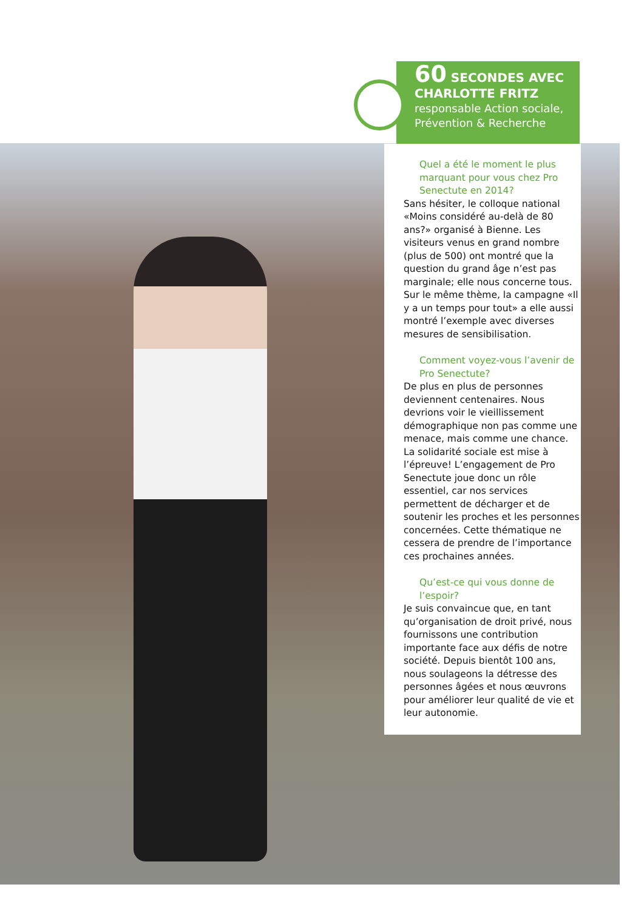60 SECONDES AVEC
CHARLOTTE FRITZ
responsable Action sociale, Prévention & Recherche
Quel a été le moment le plus marquant pour vous chez Pro Senectute en 2014?
Sans hésiter, le colloque national «Moins considéré au-delà de 80 ans?» organisé à Bienne. Les visiteurs venus en grand nombre (plus de 500) ont montré que la question du grand âge n’est pas marginale; elle nous concerne tous. Sur le même thème, la campagne «Il y a un temps pour tout» a elle aussi montré l’exemple avec diverses mesures de sensibilisation.
Comment voyez-vous l’avenir de Pro Senectute?
De plus en plus de personnes deviennent centenaires. Nous devrions voir le vieillissement démographique non pas comme une menace, mais comme une chance. La solidarité sociale est mise à l’épreuve! L’engagement de Pro Senectute joue donc un rôle essentiel, car nos services permettent de décharger et de soutenir les proches et les personnes concernées. Cette thématique ne cessera de prendre de l’importance ces prochaines années.
Qu’est-ce qui vous donne de l’espoir?
Je suis convaincue que, en tant qu’organisation de droit privé, nous fournissons une contribution importante face aux défis de notre société. Depuis bientôt 100 ans, nous soulageons la détresse des personnes âgées et nous œuvrons pour améliorer leur qualité de vie et leur autonomie.